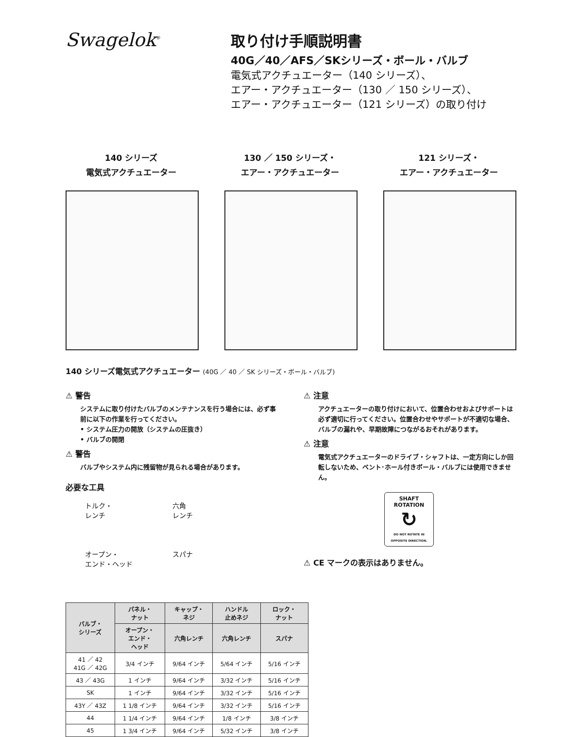Swagelok<sup>®</sup>
取り付け手順説明書
40G／40／AFS／SKシリーズ・ボール・バルブ
電気式アクチュエーター（140 シリーズ）、
エアー・アクチュエーター（130 ／ 150 シリーズ）、
エアー・アクチュエーター（121 シリーズ）の取り付け
140 シリーズ
電気式アクチュエーター
130 ／ 150 シリーズ・
エアー・アクチュエーター
121 シリーズ・
エアー・アクチュエーター
140 シリーズ電気式アクチュエーター (40G ／ 40 ／ SK シリーズ・ボール・バルブ)
⚠ 警告
システムに取り付けたバルブのメンテナンスを行う場合には、必ず事前に以下の作業を行ってください。
• システム圧力の開放（システムの圧抜き）
• バルブの開閉
⚠ 警告
バルブやシステム内に残留物が見られる場合があります。
必要な工具
トルク・
レンチ
六角
レンチ
オープン・
エンド・ヘッド
スパナ
| バルブ・ シリーズ | パネル・ ナット | キャップ・ ネジ | ハンドル 止めネジ | ロック・ ナット |
| --- | --- | --- | --- | --- |
| | オープン・ エンド・ ヘッド | 六角レンチ | 六角レンチ | スパナ |
| 41 ／ 42 41G ／ 42G | 3/4 インチ | 9/64 インチ | 5/64 インチ | 5/16 インチ |
| 43 ／ 43G | 1 インチ | 9/64 インチ | 3/32 インチ | 5/16 インチ |
| SK | 1 インチ | 9/64 インチ | 3/32 インチ | 5/16 インチ |
| 43Y ／ 43Z | 1 1/8 インチ | 9/64 インチ | 3/32 インチ | 5/16 インチ |
| 44 | 1 1/4 インチ | 9/64 インチ | 1/8 インチ | 3/8 インチ |
| 45 | 1 3/4 インチ | 9/64 インチ | 5/32 インチ | 3/8 インチ |
⚠ 注意
アクチュエーターの取り付けにおいて、位置合わせおよびサポートは必ず適切に行ってください。位置合わせやサポートが不適切な場合、バルブの漏れや、早期故障につながるおそれがあります。
⚠ 注意
電気式アクチュエーターのドライブ・シャフトは、一定方向にしか回転しないため、ベント･ホール付きボール・バルブには使用できません。
SHAFT
ROTATION
↻
DO NOT ROTATE IN OPPOSITE DIRECTION.
⚠ CE マークの表示はありません。